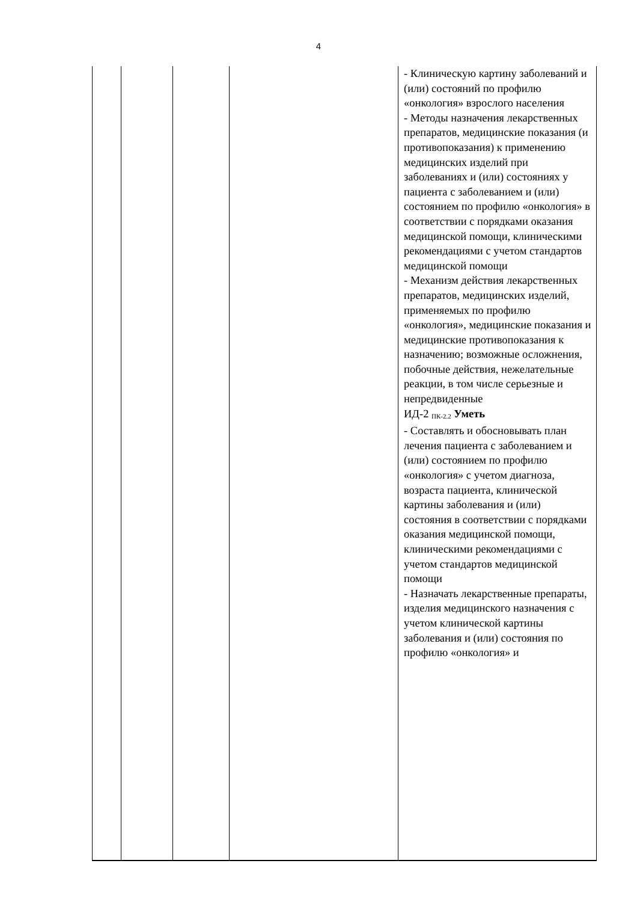4
| | | | | - Клиническую картину заболеваний и (или) состояний по профилю «онкология» взрослого населения - Методы назначения лекарственных препаратов, медицинские показания (и противопоказания) к применению медицинских изделий при заболеваниях и (или) состояниях у пациента с заболеванием и (или) состоянием по профилю «онкология» в соответствии с порядками оказания медицинской помощи, клиническими рекомендациями с учетом стандартов медицинской помощи - Механизм действия лекарственных препаратов, медицинских изделий, применяемых по профилю «онкология», медицинские показания и медицинские противопоказания к назначению; возможные осложнения, побочные действия, нежелательные реакции, в том числе серьезные и непредвиденные ИД-2 <sub>ПК-2.2</sub> Уметь - Составлять и обосновывать план лечения пациента с заболеванием и (или) состоянием по профилю «онкология» с учетом диагноза, возраста пациента, клинической картины заболевания и (или) состояния в соответствии с порядками оказания медицинской помощи, клиническими рекомендациями с учетом стандартов медицинской помощи - Назначать лекарственные препараты, изделия медицинского назначения с учетом клинической картины заболевания и (или) состояния по профилю «онкология» и |